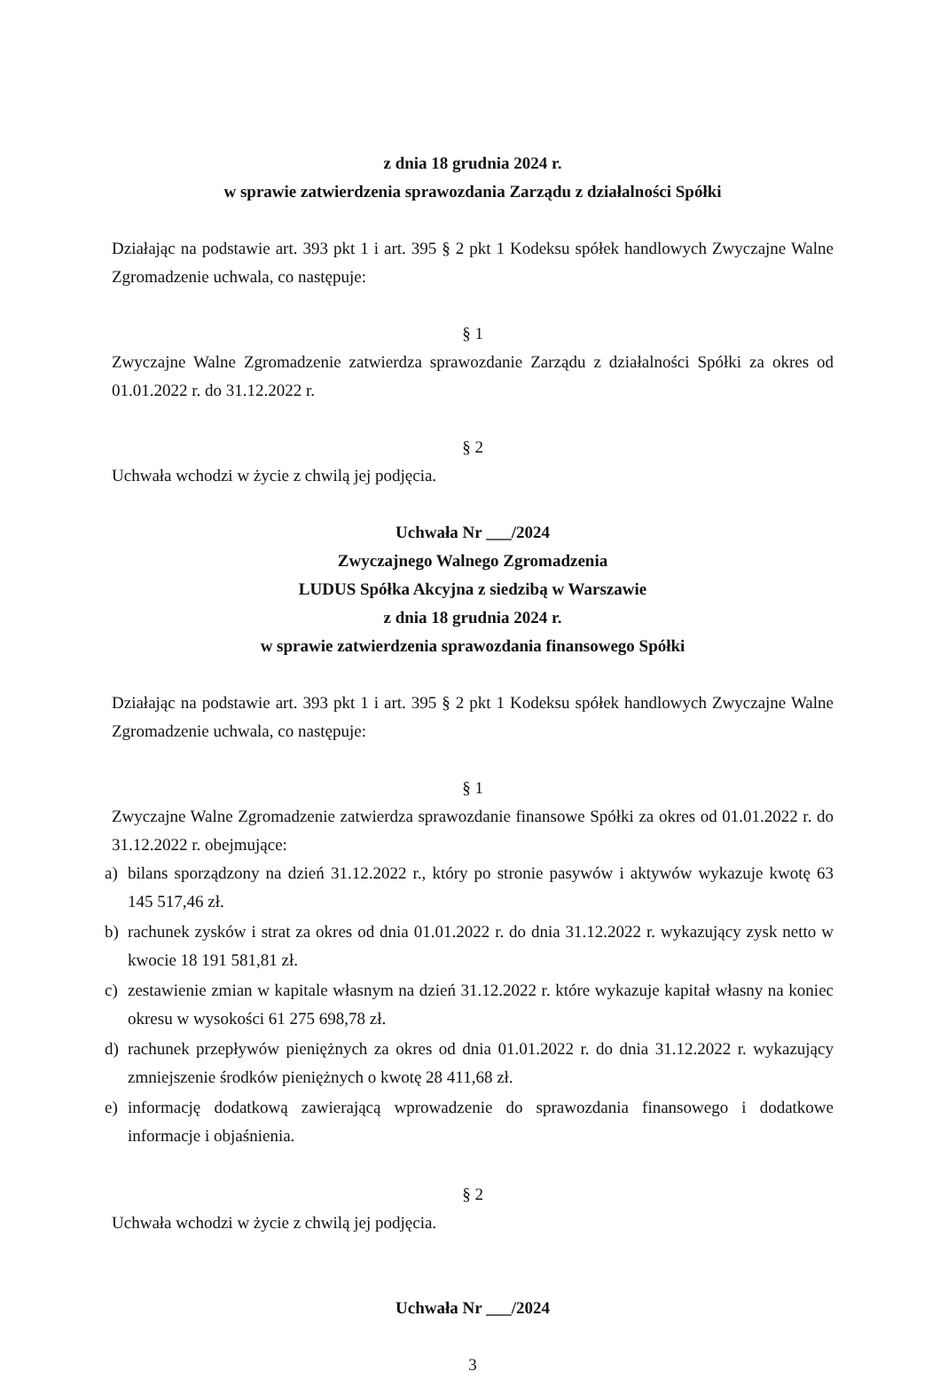z dnia 18 grudnia 2024 r.
w sprawie zatwierdzenia sprawozdania Zarządu z działalności Spółki
Działając na podstawie art. 393 pkt 1 i art. 395 § 2 pkt 1 Kodeksu spółek handlowych Zwyczajne Walne Zgromadzenie uchwala, co następuje:
§ 1
Zwyczajne Walne Zgromadzenie zatwierdza sprawozdanie Zarządu z działalności Spółki za okres od 01.01.2022 r. do 31.12.2022 r.
§ 2
Uchwała wchodzi w życie z chwilą jej podjęcia.
Uchwała Nr ___/2024
Zwyczajnego Walnego Zgromadzenia
LUDUS Spółka Akcyjna z siedzibą w Warszawie
z dnia 18 grudnia 2024 r.
w sprawie zatwierdzenia sprawozdania finansowego Spółki
Działając na podstawie art. 393 pkt 1 i art. 395 § 2 pkt 1 Kodeksu spółek handlowych Zwyczajne Walne Zgromadzenie uchwala, co następuje:
§ 1
Zwyczajne Walne Zgromadzenie zatwierdza sprawozdanie finansowe Spółki za okres od 01.01.2022 r. do 31.12.2022 r. obejmujące:
a) bilans sporządzony na dzień 31.12.2022 r., który po stronie pasywów i aktywów wykazuje kwotę 63 145 517,46 zł.
b) rachunek zysków i strat za okres od dnia 01.01.2022 r. do dnia 31.12.2022 r. wykazujący zysk netto w kwocie 18 191 581,81 zł.
c) zestawienie zmian w kapitale własnym na dzień 31.12.2022 r. które wykazuje kapitał własny na koniec okresu w wysokości 61 275 698,78 zł.
d) rachunek przepływów pieniężnych za okres od dnia 01.01.2022 r. do dnia 31.12.2022 r. wykazujący zmniejszenie środków pieniężnych o kwotę 28 411,68 zł.
e) informację dodatkową zawierającą wprowadzenie do sprawozdania finansowego i dodatkowe informacje i objaśnienia.
§ 2
Uchwała wchodzi w życie z chwilą jej podjęcia.
Uchwała Nr ___/2024
3